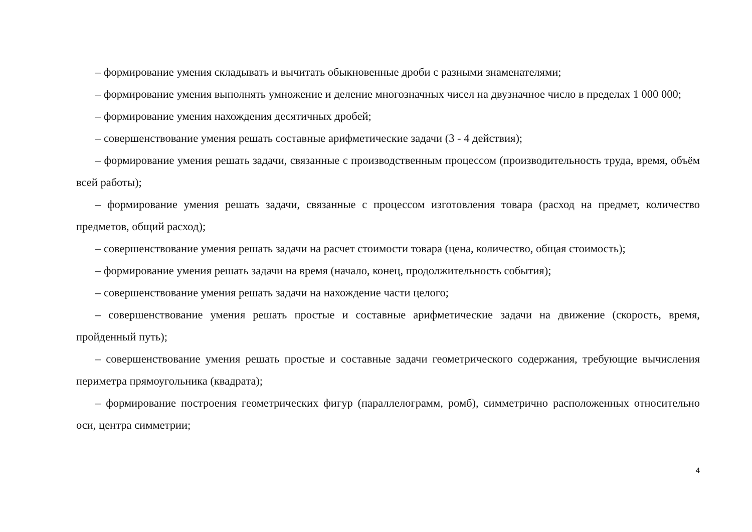– формирование умения складывать и вычитать обыкновенные дроби с разными знаменателями;
– формирование умения выполнять умножение и деление многозначных чисел на двузначное число в пределах 1 000 000;
– формирование умения нахождения десятичных дробей;
– совершенствование умения решать составные арифметические задачи (3 - 4 действия);
– формирование умения решать задачи, связанные с производственным процессом (производительность труда, время, объём всей работы);
– формирование умения решать задачи, связанные с процессом изготовления товара (расход на предмет, количество предметов, общий расход);
– совершенствование умения решать задачи на расчет стоимости товара (цена, количество, общая стоимость);
– формирование умения решать задачи на время (начало, конец, продолжительность события);
– совершенствование умения решать задачи на нахождение части целого;
– совершенствование умения решать простые и составные арифметические задачи на движение (скорость, время, пройденный путь);
– совершенствование умения решать простые и составные задачи геометрического содержания, требующие вычисления периметра прямоугольника (квадрата);
– формирование построения геометрических фигур (параллелограмм, ромб), симметрично расположенных относительно оси, центра симметрии;
4